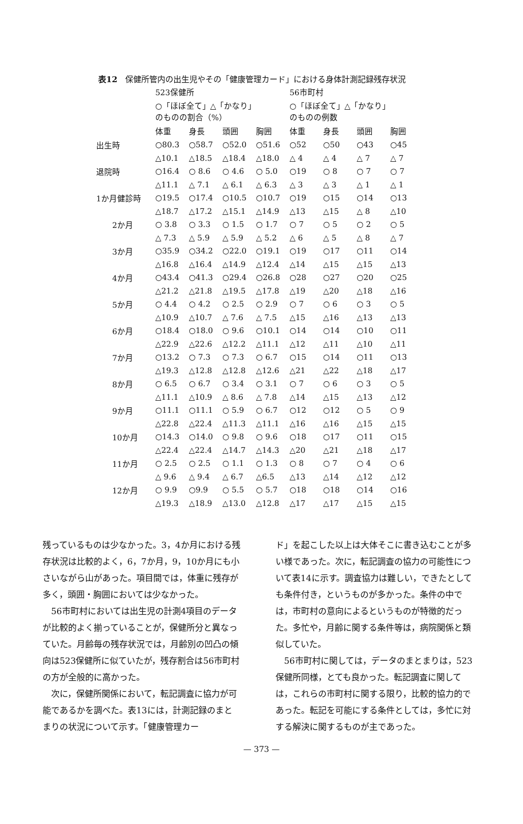表12　保健所管内の出生児やその「健康管理カード」における身体計測記録残存状況
| | 523保健所 ○「ほぼ全て」△「かなり」 のものの割合（%） | | | | 56市町村 ○「ほぼ全て」△「かなり」 のものの例数 | | | |
| --- | --- | --- | --- | --- | --- | --- | --- | --- |
| | 体重 | 身長 | 頭囲 | 胸囲 | 体重 | 身長 | 頭囲 | 胸囲 |
| 出生時 | ○80.3 | ○58.7 | ○52.0 | ○51.6 | ○52 | ○50 | ○43 | ○45 |
| | △10.1 | △18.5 | △18.4 | △18.0 | △ 4 | △ 4 | △ 7 | △ 7 |
| 退院時 | ○16.4 | ○ 8.6 | ○ 4.6 | ○ 5.0 | ○19 | ○ 8 | ○ 7 | ○ 7 |
| | △11.1 | △ 7.1 | △ 6.1 | △ 6.3 | △ 3 | △ 3 | △ 1 | △ 1 |
| 1か月健診時 | ○19.5 | ○17.4 | ○10.5 | ○10.7 | ○19 | ○15 | ○14 | ○13 |
| | △18.7 | △17.2 | △15.1 | △14.9 | △13 | △15 | △ 8 | △10 |
| 2か月 | ○ 3.8 | ○ 3.3 | ○ 1.5 | ○ 1.7 | ○ 7 | ○ 5 | ○ 2 | ○ 5 |
| | △ 7.3 | △ 5.9 | △ 5.9 | △ 5.2 | △ 6 | △ 5 | △ 8 | △ 7 |
| 3か月 | ○35.9 | ○34.2 | ○22.0 | ○19.1 | ○19 | ○17 | ○11 | ○14 |
| | △16.8 | △16.4 | △14.9 | △12.4 | △14 | △15 | △15 | △13 |
| 4か月 | ○43.4 | ○41.3 | ○29.4 | ○26.8 | ○28 | ○27 | ○20 | ○25 |
| | △21.2 | △21.8 | △19.5 | △17.8 | △19 | △20 | △18 | △16 |
| 5か月 | ○ 4.4 | ○ 4.2 | ○ 2.5 | ○ 2.9 | ○ 7 | ○ 6 | ○ 3 | ○ 5 |
| | △10.9 | △10.7 | △ 7.6 | △ 7.5 | △15 | △16 | △13 | △13 |
| 6か月 | ○18.4 | ○18.0 | ○ 9.6 | ○10.1 | ○14 | ○14 | ○10 | ○11 |
| | △22.9 | △22.6 | △12.2 | △11.1 | △12 | △11 | △10 | △11 |
| 7か月 | ○13.2 | ○ 7.3 | ○ 7.3 | ○ 6.7 | ○15 | ○14 | ○11 | ○13 |
| | △19.3 | △12.8 | △12.8 | △12.6 | △21 | △22 | △18 | △17 |
| 8か月 | ○ 6.5 | ○ 6.7 | ○ 3.4 | ○ 3.1 | ○ 7 | ○ 6 | ○ 3 | ○ 5 |
| | △11.1 | △10.9 | △ 8.6 | △ 7.8 | △14 | △15 | △13 | △12 |
| 9か月 | ○11.1 | ○11.1 | ○ 5.9 | ○ 6.7 | ○12 | ○12 | ○ 5 | ○ 9 |
| | △22.8 | △22.4 | △11.3 | △11.1 | △16 | △16 | △15 | △15 |
| 10か月 | ○14.3 | ○14.0 | ○ 9.8 | ○ 9.6 | ○18 | ○17 | ○11 | ○15 |
| | △22.4 | △22.4 | △14.7 | △14.3 | △20 | △21 | △18 | △17 |
| 11か月 | ○ 2.5 | ○ 2.5 | ○ 1.1 | ○ 1.3 | ○ 8 | ○ 7 | ○ 4 | ○ 6 |
| | △ 9.6 | △ 9.4 | △ 6.7 | △6.5 | △13 | △14 | △12 | △12 |
| 12か月 | ○ 9.9 | ○9.9 | ○ 5.5 | ○ 5.7 | ○18 | ○18 | ○14 | ○16 |
| | △19.3 | △18.9 | △13.0 | △12.8 | △17 | △17 | △15 | △15 |
残っているものは少なかった。3，4か月における残存状況は比較的よく，6，7か月，9，10か月にも小さいながら山があった。項目間では，体重に残存が多く，頭囲・胸囲においては少なかった。
56市町村においては出生児の計測4項目のデータが比較的よく揃っていることが，保健所分と異なっていた。月齢毎の残存状況では，月齢別の凹凸の傾向は523保健所に似ていたが，残存割合は56市町村の方が全般的に高かった。
次に，保健所関係において，転記調査に協力が可能であるかを調べた。表13には，計測記録のまとまりの状況について示す。「健康管理カー
ド」を起こした以上は大体そこに書き込むことが多い様であった。次に，転記調査の協力の可能性について表14に示す。調査協力は難しい，できたとしても条件付き，というものが多かった。条件の中では，市町村の意向によるというものが特徴的だった。多忙や，月齢に関する条件等は，病院関係と類似していた。
56市町村に関しては，データのまとまりは，523保健所同様，とても良かった。転記調査に関しては，これらの市町村に関する限り，比較的協力的であった。転記を可能にする条件としては，多忙に対する解決に関するものが主であった。
— 373 —